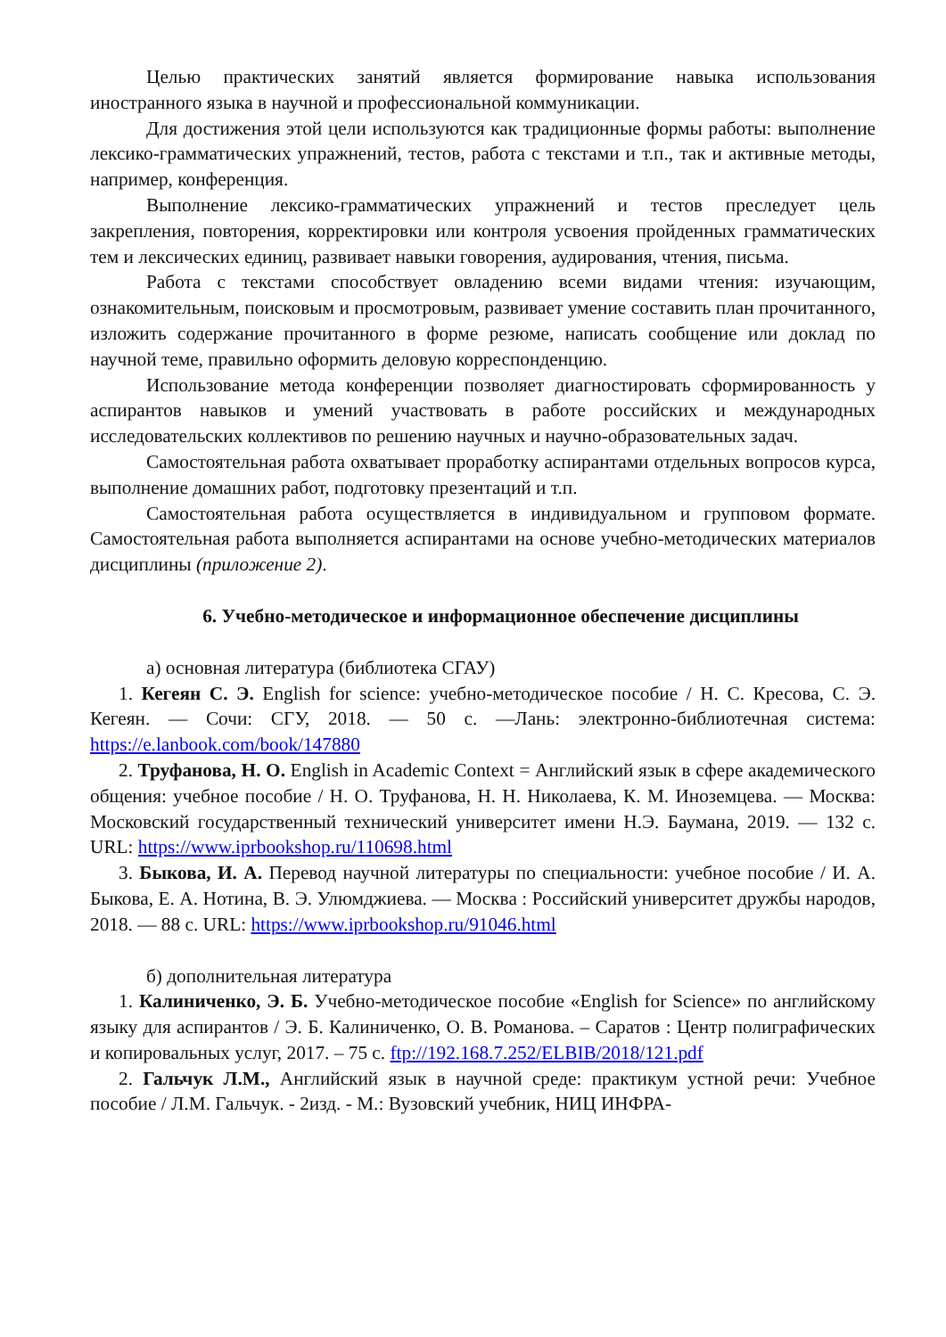Целью практических занятий является формирование навыка использования иностранного языка в научной и профессиональной коммуникации.
Для достижения этой цели используются как традиционные формы работы: выполнение лексико-грамматических упражнений, тестов, работа с текстами и т.п., так и активные методы, например, конференция.
Выполнение лексико-грамматических упражнений и тестов преследует цель закрепления, повторения, корректировки или контроля усвоения пройденных грамматических тем и лексических единиц, развивает навыки говорения, аудирования, чтения, письма.
Работа с текстами способствует овладению всеми видами чтения: изучающим, ознакомительным, поисковым и просмотровым, развивает умение составить план прочитанного, изложить содержание прочитанного в форме резюме, написать сообщение или доклад по научной теме, правильно оформить деловую корреспонденцию.
Использование метода конференции позволяет диагностировать сформированность у аспирантов навыков и умений участвовать в работе российских и международных исследовательских коллективов по решению научных и научно-образовательных задач.
Самостоятельная работа охватывает проработку аспирантами отдельных вопросов курса, выполнение домашних работ, подготовку презентаций и т.п.
Самостоятельная работа осуществляется в индивидуальном и групповом формате. Самостоятельная работа выполняется аспирантами на основе учебно-методических материалов дисциплины (приложение 2).
6. Учебно-методическое и информационное обеспечение дисциплины
а) основная литература (библиотека СГАУ)
1. Кегеян С. Э. English for science: учебно-методическое пособие / Н. С. Кресова, С. Э. Кегеян. — Сочи: СГУ, 2018. — 50 с. —Лань: электронно-библиотечная система: https://e.lanbook.com/book/147880
2. Труфанова, Н. О. English in Academic Context = Английский язык в сфере академического общения: учебное пособие / Н. О. Труфанова, Н. Н. Николаева, К. М. Иноземцева. — Москва: Московский государственный технический университет имени Н.Э. Баумана, 2019. — 132 с. URL: https://www.iprbookshop.ru/110698.html
3. Быкова, И. А. Перевод научной литературы по специальности: учебное пособие / И. А. Быкова, Е. А. Нотина, В. Э. Улюмджиева. — Москва : Российский университет дружбы народов, 2018. — 88 с. URL: https://www.iprbookshop.ru/91046.html
б) дополнительная литература
1. Калиниченко, Э. Б. Учебно-методическое пособие «English for Science» по английскому языку для аспирантов / Э. Б. Калиниченко, О. В. Романова. – Саратов : Центр полиграфических и копировальных услуг, 2017. – 75 с. ftp://192.168.7.252/ELBIB/2018/121.pdf
2. Гальчук Л.М., Английский язык в научной среде: практикум устной речи: Учебное пособие / Л.М. Гальчук. - 2изд. - М.: Вузовский учебник, НИЦ ИНФРА-